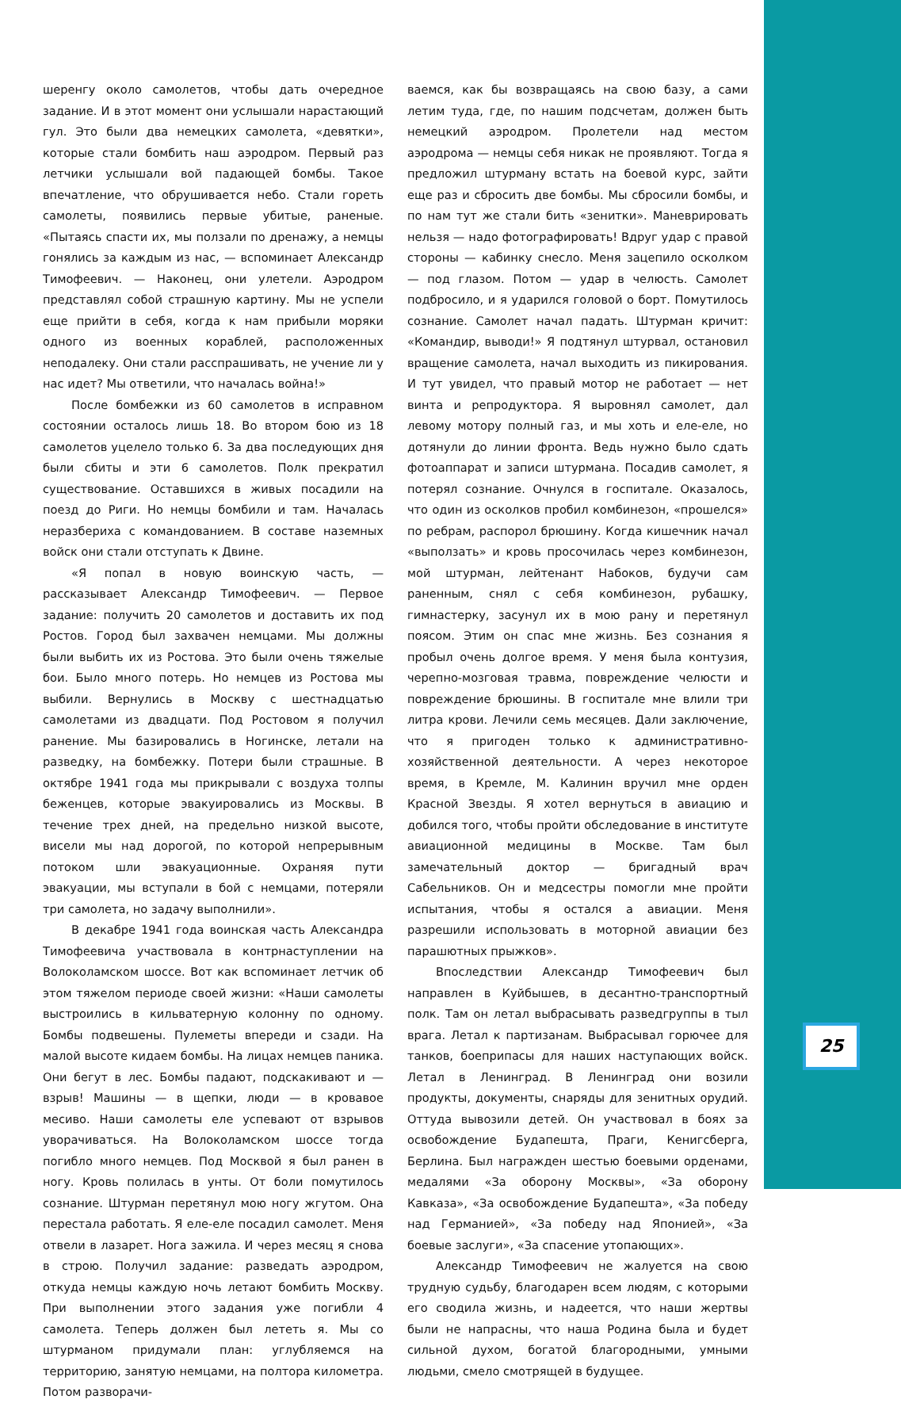шеренгу около самолетов, чтобы дать очередное задание. И в этот момент они услышали нарастающий гул. Это были два немецких самолета, «девятки», которые стали бомбить наш аэродром. Первый раз летчики услышали вой падающей бомбы. Такое впечатление, что обрушивается небо. Стали гореть самолеты, появились первые убитые, раненые. «Пытаясь спасти их, мы ползали по дренажу, а немцы гонялись за каждым из нас, — вспоминает Александр Тимофеевич. — Наконец, они улетели. Аэродром представлял собой страшную картину. Мы не успели еще прийти в себя, когда к нам прибыли моряки одного из военных кораблей, расположенных неподалеку. Они стали расспрашивать, не учение ли у нас идет? Мы ответили, что началась война!»
После бомбежки из 60 самолетов в исправном состоянии осталось лишь 18. Во втором бою из 18 самолетов уцелело только 6. За два последующих дня были сбиты и эти 6 самолетов. Полк прекратил существование. Оставшихся в живых посадили на поезд до Риги. Но немцы бомбили и там. Началась неразбериха с командованием. В составе наземных войск они стали отступать к Двине.
«Я попал в новую воинскую часть, — рассказывает Александр Тимофеевич. — Первое задание: получить 20 самолетов и доставить их под Ростов. Город был захвачен немцами. Мы должны были выбить их из Ростова. Это были очень тяжелые бои. Было много потерь. Но немцев из Ростова мы выбили. Вернулись в Москву с шестнадцатью самолетами из двадцати. Под Ростовом я получил ранение. Мы базировались в Ногинске, летали на разведку, на бомбежку. Потери были страшные. В октябре 1941 года мы прикрывали с воздуха толпы беженцев, которые эвакуировались из Москвы. В течение трех дней, на предельно низкой высоте, висели мы над дорогой, по которой непрерывным потоком шли эвакуационные. Охраняя пути эвакуации, мы вступали в бой с немцами, потеряли три самолета, но задачу выполнили».
В декабре 1941 года воинская часть Александра Тимофеевича участвовала в контрнаступлении на Волоколамском шоссе. Вот как вспоминает летчик об этом тяжелом периоде своей жизни: «Наши самолеты выстроились в кильватерную колонну по одному. Бомбы подвешены. Пулеметы впереди и сзади. На малой высоте кидаем бомбы. На лицах немцев паника. Они бегут в лес. Бомбы падают, подскакивают и — взрыв! Машины — в щепки, люди — в кровавое месиво. Наши самолеты еле успевают от взрывов уворачиваться. На Волоколамском шоссе тогда погибло много немцев. Под Москвой я был ранен в ногу. Кровь полилась в унты. От боли помутилось сознание. Штурман перетянул мою ногу жгутом. Она перестала работать. Я еле-еле посадил самолет. Меня отвели в лазарет. Нога зажила. И через месяц я снова в строю. Получил задание: разведать аэродром, откуда немцы каждую ночь летают бомбить Москву. При выполнении этого задания уже погибли 4 самолета. Теперь должен был лететь я. Мы со штурманом придумали план: углубляемся на территорию, занятую немцами, на полтора километра. Потом разворачи-
ваемся, как бы возвращаясь на свою базу, а сами летим туда, где, по нашим подсчетам, должен быть немецкий аэродром. Пролетели над местом аэродрома — немцы себя никак не проявляют. Тогда я предложил штурману встать на боевой курс, зайти еще раз и сбросить две бомбы. Мы сбросили бомбы, и по нам тут же стали бить «зенитки». Маневрировать нельзя — надо фотографировать! Вдруг удар с правой стороны — кабинку снесло. Меня зацепило осколком — под глазом. Потом — удар в челюсть. Самолет подбросило, и я ударился головой о борт. Помутилось сознание. Самолет начал падать. Штурман кричит: «Командир, выводи!» Я подтянул штурвал, остановил вращение самолета, начал выходить из пикирования. И тут увидел, что правый мотор не работает — нет винта и репродуктора. Я выровнял самолет, дал левому мотору полный газ, и мы хоть и еле-еле, но дотянули до линии фронта. Ведь нужно было сдать фотоаппарат и записи штурмана. Посадив самолет, я потерял сознание. Очнулся в госпитале. Оказалось, что один из осколков пробил комбинезон, «прошелся» по ребрам, распорол брюшину. Когда кишечник начал «выползать» и кровь просочилась через комбинезон, мой штурман, лейтенант Набоков, будучи сам раненным, снял с себя комбинезон, рубашку, гимнастерку, засунул их в мою рану и перетянул поясом. Этим он спас мне жизнь. Без сознания я пробыл очень долгое время. У меня была контузия, черепно-мозговая травма, повреждение челюсти и повреждение брюшины. В госпитале мне влили три литра крови. Лечили семь месяцев. Дали заключение, что я пригоден только к административно-хозяйственной деятельности. А через некоторое время, в Кремле, М. Калинин вручил мне орден Красной Звезды. Я хотел вернуться в авиацию и добился того, чтобы пройти обследование в институте авиационной медицины в Москве. Там был замечательный доктор — бригадный врач Сабельников. Он и медсестры помогли мне пройти испытания, чтобы я остался а авиации. Меня разрешили использовать в моторной авиации без парашютных прыжков».
Впоследствии Александр Тимофеевич был направлен в Куйбышев, в десантно-транспортный полк. Там он летал выбрасывать разведгруппы в тыл врага. Летал к партизанам. Выбрасывал горючее для танков, боеприпасы для наших наступающих войск. Летал в Ленинград. В Ленинград они возили продукты, документы, снаряды для зенитных орудий. Оттуда вывозили детей. Он участвовал в боях за освобождение Будапешта, Праги, Кенигсберга, Берлина. Был награжден шестью боевыми орденами, медалями «За оборону Москвы», «За оборону Кавказа», «За освобождение Будапешта», «За победу над Германией», «За победу над Японией», «За боевые заслуги», «За спасение утопающих».
Александр Тимофеевич не жалуется на свою трудную судьбу, благодарен всем людям, с которыми его сводила жизнь, и надеется, что наши жертвы были не напрасны, что наша Родина была и будет сильной духом, богатой благородными, умными людьми, смело смотрящей в будущее.
25